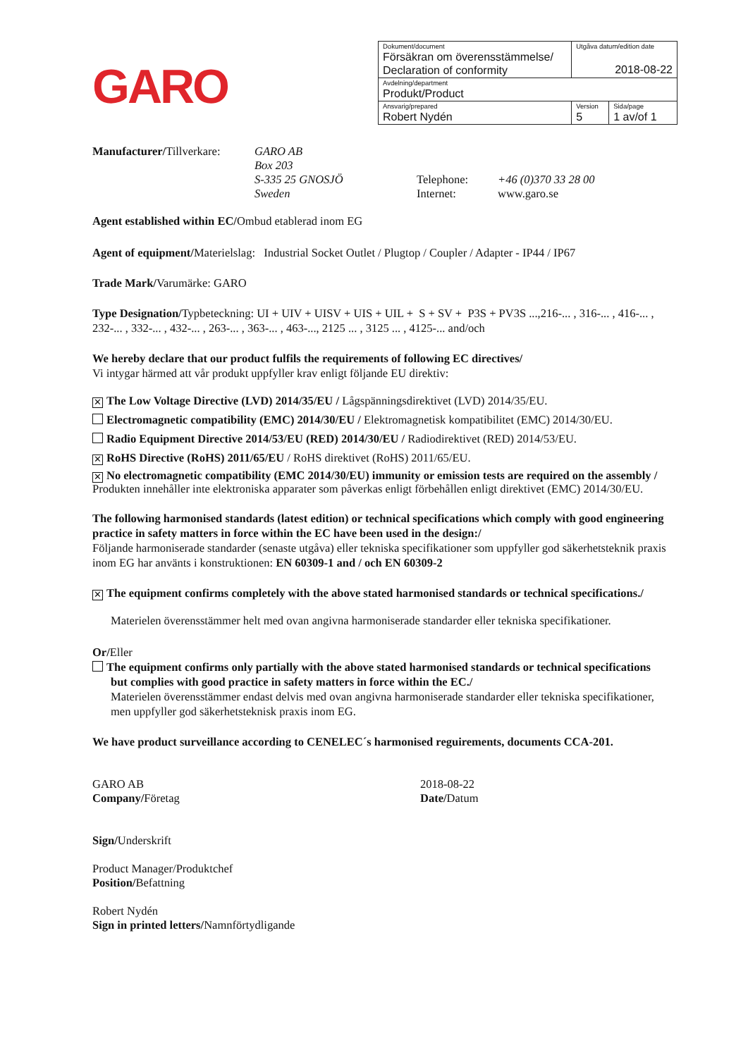GARO
| Dokument/document Försäkran om överensstämmelse/ Declaration of conformity | Utgåva datum/edition date 2018-08-22 | |
| Avdelning/department Produkt/Product | | |
| Ansvarig/prepared Robert Nydén | Version 5 | Sida/page 1 av/of 1 |
Manufacturer/Tillverkare:
GARO AB
Box 203
S-335 25 GNOSJÖ
Sweden
Telephone:
Internet:
+46 (0)370 33 28 00
www.garo.se
Agent established within EC/Ombud etablerad inom EG
Agent of equipment/Materielslag: Industrial Socket Outlet / Plugtop / Coupler / Adapter - IP44 / IP67
Trade Mark/Varumärke: GARO
Type Designation/Typbeteckning: UI + UIV + UISV + UIS + UIL + S + SV + P3S + PV3S ...,216-... , 316-... , 416-... , 232-... , 332-... , 432-... , 263-... , 363-... , 463-..., 2125 ... , 3125 ... , 4125-... and/och
We hereby declare that our product fulfils the requirements of following EC directives/
Vi intygar härmed att vår produkt uppfyller krav enligt följande EU direktiv:
✕ The Low Voltage Directive (LVD) 2014/35/EU / Lågspänningsdirektivet (LVD) 2014/35/EU.
Electromagnetic compatibility (EMC) 2014/30/EU / Elektromagnetisk kompatibilitet (EMC) 2014/30/EU.
Radio Equipment Directive 2014/53/EU (RED) 2014/30/EU / Radiodirektivet (RED) 2014/53/EU.
✕ RoHS Directive (RoHS) 2011/65/EU / RoHS direktivet (RoHS) 2011/65/EU.
✕ No electromagnetic compatibility (EMC 2014/30/EU) immunity or emission tests are required on the assembly / Produkten innehåller inte elektroniska apparater som påverkas enligt förbehållen enligt direktivet (EMC) 2014/30/EU.
The following harmonised standards (latest edition) or technical specifications which comply with good engineering practice in safety matters in force within the EC have been used in the design:/
Följande harmoniserade standarder (senaste utgåva) eller tekniska specifikationer som uppfyller god säkerhetsteknik praxis inom EG har använts i konstruktionen: EN 60309-1 and / och EN 60309-2
✕ The equipment confirms completely with the above stated harmonised standards or technical specifications./
Materielen överensstämmer helt med ovan angivna harmoniserade standarder eller tekniska specifikationer.
Or/Eller
The equipment confirms only partially with the above stated harmonised standards or technical specifications but complies with good practice in safety matters in force within the EC./
Materielen överensstämmer endast delvis med ovan angivna harmoniserade standarder eller tekniska specifikationer, men uppfyller god säkerhetsteknisk praxis inom EG.
We have product surveillance according to CENELEC´s harmonised reguirements, documents CCA-201.
GARO AB
Company/Företag
Sign/Underskrift
Product Manager/Produktchef
Position/Befattning
Robert Nydén
Sign in printed letters/Namnförtydligande
2018-08-22
Date/Datum